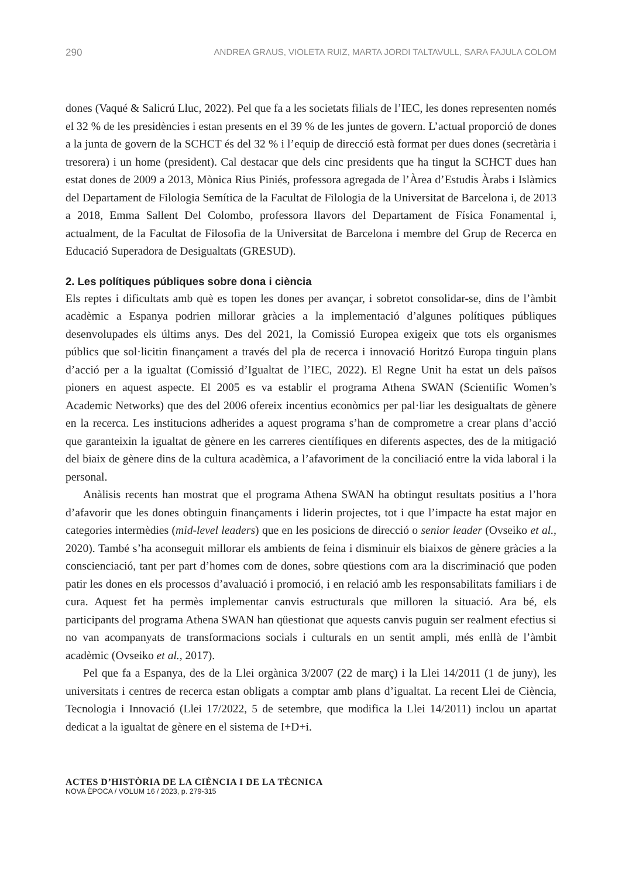290 ANDREA GRAUS, VIOLETA RUIZ, MARTA JORDI TALTAVULL, SARA FAJULA COLOM
dones (Vaqué & Salicrú Lluc, 2022). Pel que fa a les societats filials de l’IEC, les dones representen només el 32 % de les presidències i estan presents en el 39 % de les juntes de govern. L’actual proporció de dones a la junta de govern de la SCHCT és del 32 % i l’equip de direcció està format per dues dones (secretària i tresorera) i un home (president). Cal destacar que dels cinc presidents que ha tingut la SCHCT dues han estat dones de 2009 a 2013, Mònica Rius Piniés, professora agregada de l’Àrea d’Estudis Àrabs i Islàmics del Departament de Filologia Semítica de la Facultat de Filologia de la Universitat de Barcelona i, de 2013 a 2018, Emma Sallent Del Colombo, professora llavors del Departament de Física Fonamental i, actualment, de la Facultat de Filosofia de la Universitat de Barcelona i membre del Grup de Recerca en Educació Superadora de Desigualtats (GRESUD).
2. Les polítiques públiques sobre dona i ciència
Els reptes i dificultats amb què es topen les dones per avançar, i sobretot consolidar-se, dins de l’àmbit acadèmic a Espanya podrien millorar gràcies a la implementació d’algunes polítiques públiques desenvolupades els últims anys. Des del 2021, la Comissió Europea exigeix que tots els organismes públics que sol·licitin finançament a través del pla de recerca i innovació Horitzó Europa tinguin plans d’acció per a la igualtat (Comissió d’Igualtat de l’IEC, 2022). El Regne Unit ha estat un dels països pioners en aquest aspecte. El 2005 es va establir el programa Athena SWAN (Scientific Women’s Academic Networks) que des del 2006 ofereix incentius econòmics per pal·liar les desigualtats de gènere en la recerca. Les institucions adherides a aquest programa s’han de comprometre a crear plans d’acció que garanteixin la igualtat de gènere en les carreres científiques en diferents aspectes, des de la mitigació del biaix de gènere dins de la cultura acadèmica, a l’afavoriment de la conciliació entre la vida laboral i la personal.
Anàlisis recents han mostrat que el programa Athena SWAN ha obtingut resultats positius a l’hora d’afavorir que les dones obtinguin finançaments i liderin projectes, tot i que l’impacte ha estat major en categories intermèdies (mid-level leaders) que en les posicions de direcció o senior leader (Ovseiko et al., 2020). També s’ha aconseguit millorar els ambients de feina i disminuir els biaixos de gènere gràcies a la conscienciació, tant per part d’homes com de dones, sobre qüestions com ara la discriminació que poden patir les dones en els processos d’avaluació i promoció, i en relació amb les responsabilitats familiars i de cura. Aquest fet ha permès implementar canvis estructurals que milloren la situació. Ara bé, els participants del programa Athena SWAN han qüestionat que aquests canvis puguin ser realment efectius si no van acompanyats de transformacions socials i culturals en un sentit ampli, més enllà de l’àmbit acadèmic (Ovseiko et al., 2017).
Pel que fa a Espanya, des de la Llei orgànica 3/2007 (22 de març) i la Llei 14/2011 (1 de juny), les universitats i centres de recerca estan obligats a comptar amb plans d’igualtat. La recent Llei de Ciència, Tecnologia i Innovació (Llei 17/2022, 5 de setembre, que modifica la Llei 14/2011) inclou un apartat dedicat a la igualtat de gènere en el sistema de I+D+i.
ACTES D’HISTÒRIA DE LA CIÈNCIA I DE LA TÈCNICA
NOVA ÈPOCA / VOLUM 16 / 2023, p. 279-315